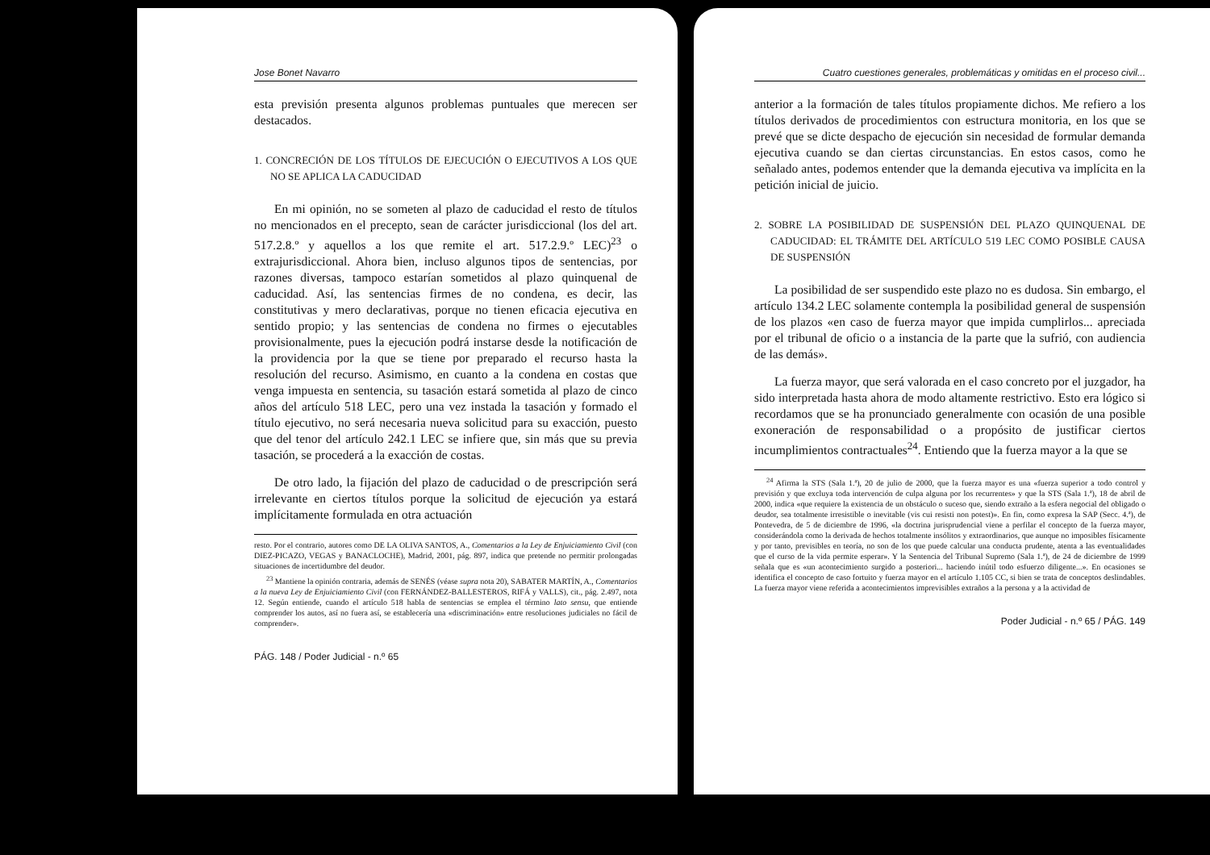Jose Bonet Navarro
esta previsión presenta algunos problemas puntuales que merecen ser destacados.
1. CONCRECIÓN DE LOS TÍTULOS DE EJECUCIÓN O EJECUTIVOS A LOS QUE NO SE APLICA LA CADUCIDAD
En mi opinión, no se someten al plazo de caducidad el resto de títulos no mencionados en el precepto, sean de carácter jurisdiccional (los del art. 517.2.8.º y aquellos a los que remite el art. 517.2.9.º LEC)<sup>23</sup> o extrajurisdiccional. Ahora bien, incluso algunos tipos de sentencias, por razones diversas, tampoco estarían sometidos al plazo quinquenal de caducidad. Así, las sentencias firmes de no condena, es decir, las constitutivas y mero declarativas, porque no tienen eficacia ejecutiva en sentido propio; y las sentencias de condena no firmes o ejecutables provisionalmente, pues la ejecución podrá instarse desde la notificación de la providencia por la que se tiene por preparado el recurso hasta la resolución del recurso. Asimismo, en cuanto a la condena en costas que venga impuesta en sentencia, su tasación estará sometida al plazo de cinco años del artículo 518 LEC, pero una vez instada la tasación y formado el título ejecutivo, no será necesaria nueva solicitud para su exacción, puesto que del tenor del artículo 242.1 LEC se infiere que, sin más que su previa tasación, se procederá a la exacción de costas.
De otro lado, la fijación del plazo de caducidad o de prescripción será irrelevante en ciertos títulos porque la solicitud de ejecución ya estará implícitamente formulada en otra actuación
resto. Por el contrario, autores como DE LA OLIVA SANTOS, A., Comentarios a la Ley de Enjuiciamiento Civil (con DIEZ-PICAZO, VEGAS y BANACLOCHE), Madrid, 2001, pág. 897, indica que pretende no permitir prolongadas situaciones de incertidumbre del deudor.
<sup>23</sup> Mantiene la opinión contraria, además de SENÉS (véase supra nota 20), SABATER MARTÍN, A., Comentarios a la nueva Ley de Enjuiciamiento Civil (con FERNÁNDEZ-BALLESTEROS, RIFÁ y VALLS), cit., pág. 2.497, nota 12. Según entiende, cuando el artículo 518 habla de sentencias se emplea el término lato sensu, que entiende comprender los autos, así no fuera así, se establecería una «discriminación» entre resoluciones judiciales no fácil de comprender».
PÁG. 148 / Poder Judicial - n.º 65
Cuatro cuestiones generales, problemáticas y omitidas en el proceso civil...
anterior a la formación de tales títulos propiamente dichos. Me refiero a los títulos derivados de procedimientos con estructura monitoria, en los que se prevé que se dicte despacho de ejecución sin necesidad de formular demanda ejecutiva cuando se dan ciertas circunstancias. En estos casos, como he señalado antes, podemos entender que la demanda ejecutiva va implícita en la petición inicial de juicio.
2. SOBRE LA POSIBILIDAD DE SUSPENSIÓN DEL PLAZO QUINQUENAL DE CADUCIDAD: EL TRÁMITE DEL ARTÍCULO 519 LEC COMO POSIBLE CAUSA DE SUSPENSIÓN
La posibilidad de ser suspendido este plazo no es dudosa. Sin embargo, el artículo 134.2 LEC solamente contempla la posibilidad general de suspensión de los plazos «en caso de fuerza mayor que impida cumplirlos... apreciada por el tribunal de oficio o a instancia de la parte que la sufrió, con audiencia de las demás».
La fuerza mayor, que será valorada en el caso concreto por el juzgador, ha sido interpretada hasta ahora de modo altamente restrictivo. Esto era lógico si recordamos que se ha pronunciado generalmente con ocasión de una posible exoneración de responsabilidad o a propósito de justificar ciertos incumplimientos contractuales<sup>24</sup>. Entiendo que la fuerza mayor a la que se
<sup>24</sup> Afirma la STS (Sala 1.ª), 20 de julio de 2000, que la fuerza mayor es una «fuerza superior a todo control y previsión y que excluya toda intervención de culpa alguna por los recurrentes» y que la STS (Sala 1.ª), 18 de abril de 2000, indica «que requiere la existencia de un obstáculo o suceso que, siendo extraño a la esfera negocial del obligado o deudor, sea totalmente irresistible o inevitable (vis cui resisti non potest)». En fin, como expresa la SAP (Secc. 4.ª), de Pontevedra, de 5 de diciembre de 1996, «la doctrina jurisprudencial viene a perfilar el concepto de la fuerza mayor, considerándola como la derivada de hechos totalmente insólitos y extraordinarios, que aunque no imposibles físicamente y por tanto, previsibles en teoría, no son de los que puede calcular una conducta prudente, atenta a las eventualidades que el curso de la vida permite esperar». Y la Sentencia del Tribunal Supremo (Sala 1.ª), de 24 de diciembre de 1999 señala que es «un acontecimiento surgido a posteriori... haciendo inútil todo esfuerzo diligente...». En ocasiones se identifica el concepto de caso fortuito y fuerza mayor en el artículo 1.105 CC, si bien se trata de conceptos deslindables. La fuerza mayor viene referida a acontecimientos imprevisibles extraños a la persona y a la actividad de
Poder Judicial - n.º 65 / PÁG. 149